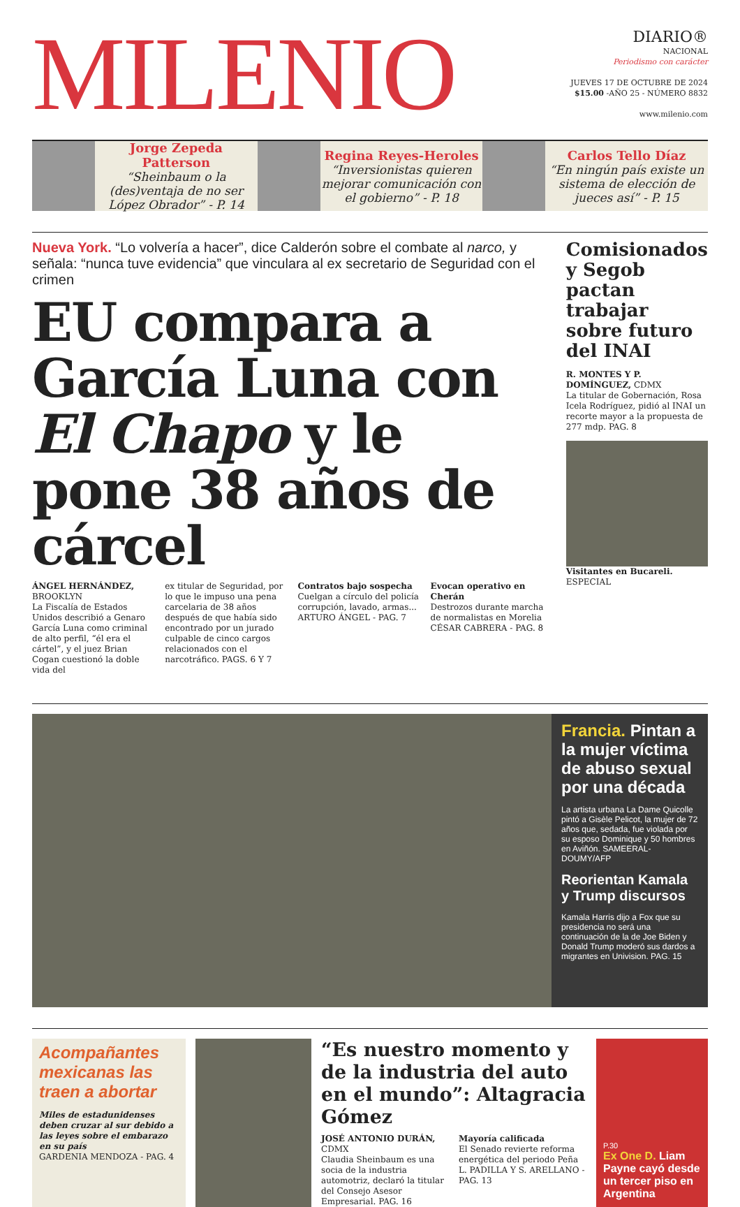MILENIO
DIARIO®
NACIONAL
Periodismo con carácter
JUEVES 17 DE OCTUBRE DE 2024
$15.00 -AÑO 25 - NÚMERO 8832
www.milenio.com
Jorge Zepeda Patterson
“Sheinbaum o la (des)ventaja de no ser López Obrador” - P. 14
Regina Reyes-Heroles
“Inversionistas quieren mejorar comunicación con el gobierno” - P. 18
Carlos Tello Díaz
“En ningún país existe un sistema de elección de jueces así” - P. 15
Nueva York. “Lo volvería a hacer”, dice Calderón sobre el combate al narco, y señala: “nunca tuve evidencia” que vinculara al ex secretario de Seguridad con el crimen
EU compara a García Luna con El Chapo y le pone 38 años de cárcel
ÁNGEL HERNÁNDEZ, BROOKLYN
La Fiscalía de Estados Unidos describió a Genaro García Luna como criminal de alto perfil, “él era el cártel”, y el juez Brian Cogan cuestionó la doble vida del
ex titular de Seguridad, por lo que le impuso una pena carcelaria de 38 años después de que había sido encontrado por un jurado culpable de cinco cargos relacionados con el narcotráfico. PAGS. 6 Y 7
Contratos bajo sospecha
Cuelgan a círculo del policía corrupción, lavado, armas...
ARTURO ÁNGEL - PAG. 7
Evocan operativo en Cherán
Destrozos durante marcha de normalistas en Morelia
CÉSAR CABRERA - PAG. 8
Comisionados y Segob pactan trabajar sobre futuro del INAI
R. MONTES Y P. DOMÍNGUEZ, CDMX
La titular de Gobernación, Rosa Icela Rodríguez, pidió al INAI un recorte mayor a la propuesta de 277 mdp. PAG. 8
Visitantes en Bucareli. ESPECIAL
Francia. Pintan a la mujer víctima de abuso sexual por una década
La artista urbana La Dame Quicolle pintó a Gisèle Pelicot, la mujer de 72 años que, sedada, fue violada por su esposo Dominique y 50 hombres en Aviñón. SAMEERAL-DOUMY/AFP
Reorientan Kamala y Trump discursos
Kamala Harris dijo a Fox que su presidencia no será una continuación de la de Joe Biden y Donald Trump moderó sus dardos a migrantes en Univision. PAG. 15
Acompañantes mexicanas las traen a abortar
Miles de estadunidenses deben cruzar al sur debido a las leyes sobre el embarazo en su país
GARDENIA MENDOZA - PAG. 4
“Es nuestro momento y de la industria del auto en el mundo”: Altagracia Gómez
JOSÉ ANTONIO DURÁN, CDMX
Claudia Sheinbaum es una socia de la industria automotriz, declaró la titular del Consejo Asesor Empresarial. PAG. 16
Mayoría calificada
El Senado revierte reforma energética del periodo Peña
L. PADILLA Y S. ARELLANO - PAG. 13
P.30
Ex One D. Liam Payne cayó desde un tercer piso en Argentina